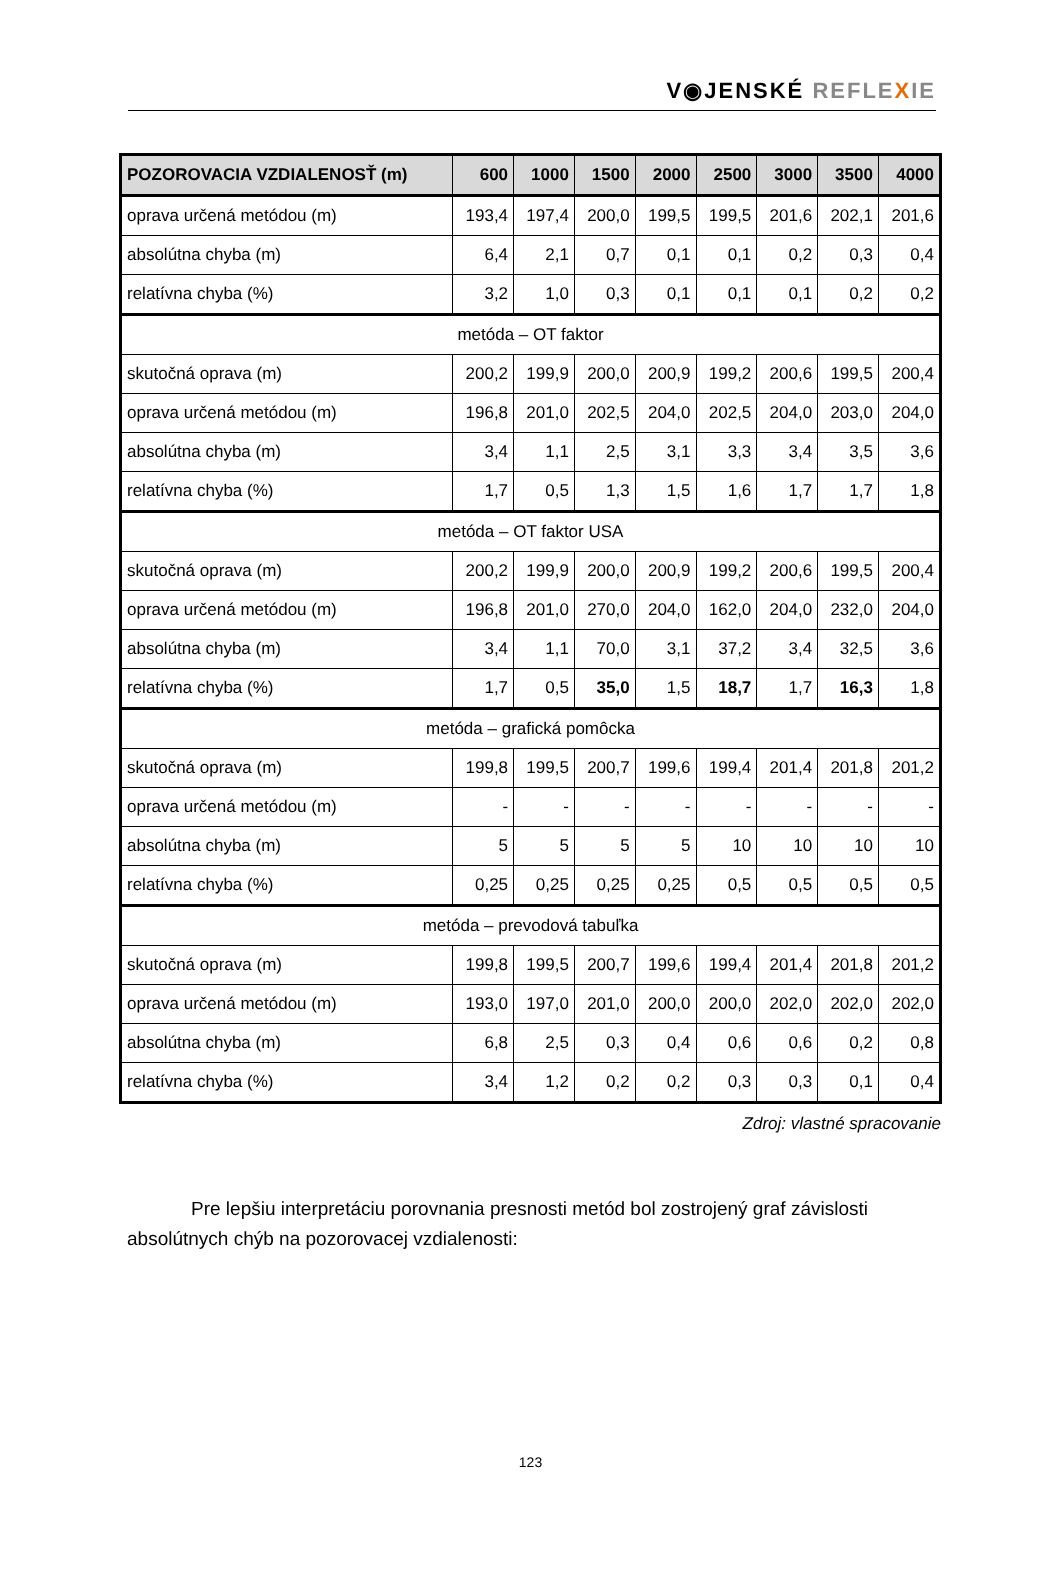V◉JENSKÉ REFLE XIE
| POZOROVACIA VZDIALENOSŤ (m) | 600 | 1000 | 1500 | 2000 | 2500 | 3000 | 3500 | 4000 |
| --- | --- | --- | --- | --- | --- | --- | --- | --- |
| oprava určená metódou (m) | 193,4 | 197,4 | 200,0 | 199,5 | 199,5 | 201,6 | 202,1 | 201,6 |
| absolútna chyba (m) | 6,4 | 2,1 | 0,7 | 0,1 | 0,1 | 0,2 | 0,3 | 0,4 |
| relatívna chyba (%) | 3,2 | 1,0 | 0,3 | 0,1 | 0,1 | 0,1 | 0,2 | 0,2 |
| metóda – OT faktor | | | | | | | | |
| skutočná oprava (m) | 200,2 | 199,9 | 200,0 | 200,9 | 199,2 | 200,6 | 199,5 | 200,4 |
| oprava určená metódou (m) | 196,8 | 201,0 | 202,5 | 204,0 | 202,5 | 204,0 | 203,0 | 204,0 |
| absolútna chyba (m) | 3,4 | 1,1 | 2,5 | 3,1 | 3,3 | 3,4 | 3,5 | 3,6 |
| relatívna chyba (%) | 1,7 | 0,5 | 1,3 | 1,5 | 1,6 | 1,7 | 1,7 | 1,8 |
| metóda – OT faktor USA | | | | | | | | |
| skutočná oprava (m) | 200,2 | 199,9 | 200,0 | 200,9 | 199,2 | 200,6 | 199,5 | 200,4 |
| oprava určená metódou (m) | 196,8 | 201,0 | 270,0 | 204,0 | 162,0 | 204,0 | 232,0 | 204,0 |
| absolútna chyba (m) | 3,4 | 1,1 | 70,0 | 3,1 | 37,2 | 3,4 | 32,5 | 3,6 |
| relatívna chyba (%) | 1,7 | 0,5 | 35,0 | 1,5 | 18,7 | 1,7 | 16,3 | 1,8 |
| metóda – grafická pomôcka | | | | | | | | |
| skutočná oprava (m) | 199,8 | 199,5 | 200,7 | 199,6 | 199,4 | 201,4 | 201,8 | 201,2 |
| oprava určená metódou (m) | - | - | - | - | - | - | - | - |
| absolútna chyba (m) | 5 | 5 | 5 | 5 | 10 | 10 | 10 | 10 |
| relatívna chyba (%) | 0,25 | 0,25 | 0,25 | 0,25 | 0,5 | 0,5 | 0,5 | 0,5 |
| metóda – prevodová tabuľka | | | | | | | | |
| skutočná oprava (m) | 199,8 | 199,5 | 200,7 | 199,6 | 199,4 | 201,4 | 201,8 | 201,2 |
| oprava určená metódou (m) | 193,0 | 197,0 | 201,0 | 200,0 | 200,0 | 202,0 | 202,0 | 202,0 |
| absolútna chyba (m) | 6,8 | 2,5 | 0,3 | 0,4 | 0,6 | 0,6 | 0,2 | 0,8 |
| relatívna chyba (%) | 3,4 | 1,2 | 0,2 | 0,2 | 0,3 | 0,3 | 0,1 | 0,4 |
Zdroj: vlastné spracovanie
Pre lepšiu interpretáciu porovnania presnosti metód bol zostrojený graf závislosti absolútnych chýb na pozorovacej vzdialenosti:
123